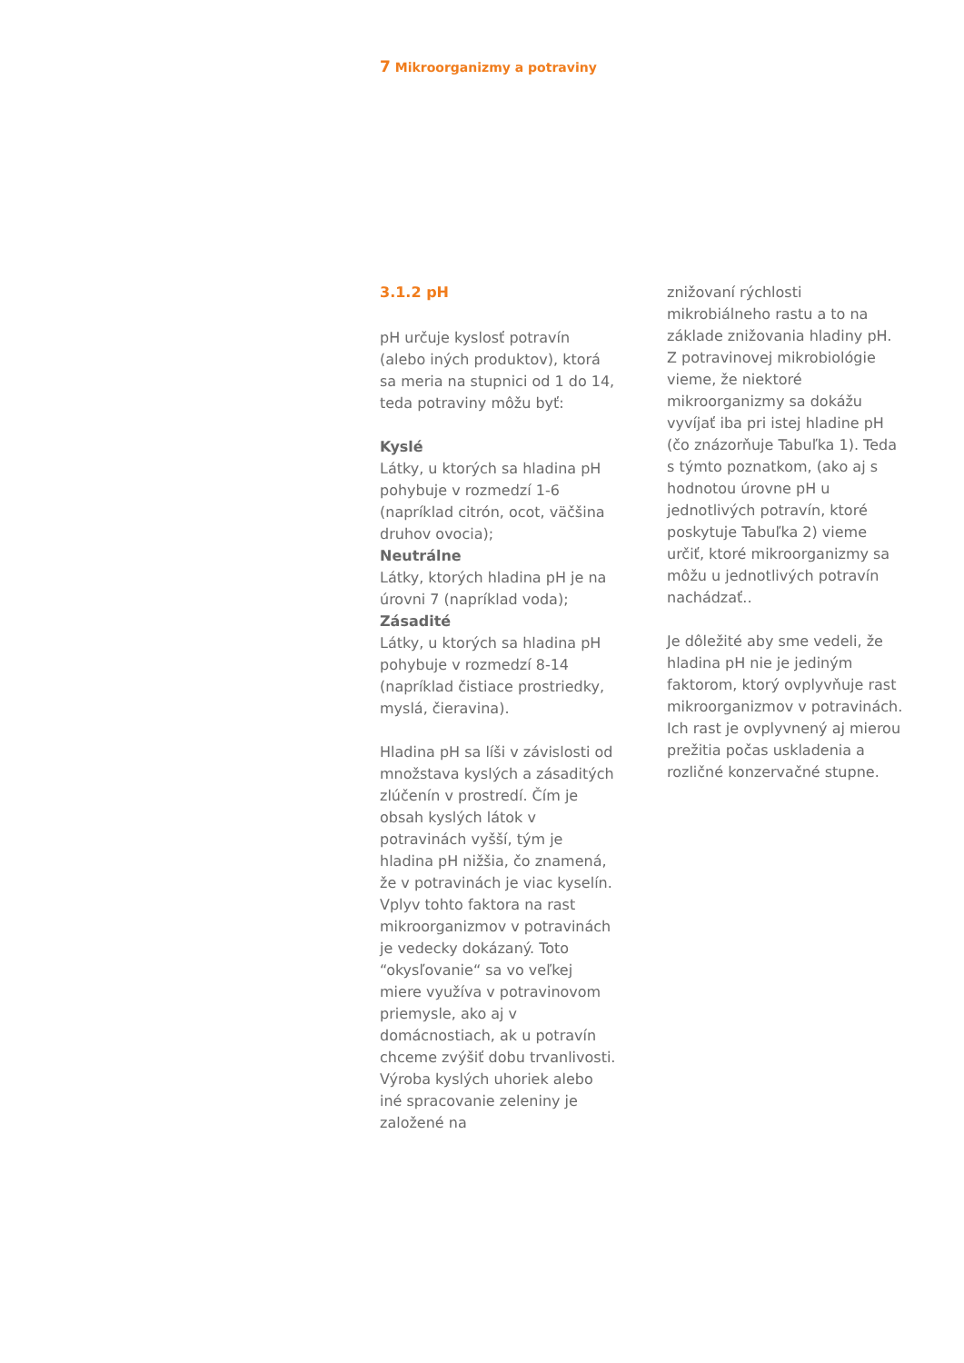7 Mikroorganizmy a potraviny
3.1.2 pH
pH určuje kyslosť potravín (alebo iných produktov), ktorá sa meria na stupnici od 1 do 14, teda potraviny môžu byť:
Kyslé
Látky, u ktorých sa hladina pH pohybuje v rozmedzí 1-6 (napríklad citrón, ocot, väčšina druhov ovocia);
Neutrálne
Látky, ktorých hladina pH je na úrovni 7 (napríklad voda);
Zásadité
Látky, u ktorých sa hladina pH pohybuje v rozmedzí 8-14 (napríklad čistiace prostriedky, myslá, čieravina).
Hladina pH sa líši v závislosti od množstava kyslých a zásaditých zlúčenín v prostredí. Čím je obsah kyslých látok v potravinách vyšší, tým je hladina pH nižšia, čo znamená, že v potravinách je viac kyselín. Vplyv tohto faktora na rast mikroorganizmov v potravinách je vedecky dokázaný. Toto “okysľovanie“ sa vo veľkej miere využíva v potravinovom priemysle, ako aj v domácnostiach, ak u potravín chceme zvýšiť dobu trvanlivosti. Výroba kyslých uhoriek alebo iné spracovanie zeleniny je založené na
znižovaní rýchlosti mikrobiálneho rastu a to na základe znižovania hladiny pH. Z potravinovej mikrobiológie vieme, že niektoré mikroorganizmy sa dokážu vyvíjať iba pri istej hladine pH (čo znázorňuje Tabuľka 1). Teda s týmto poznatkom, (ako aj s hodnotou úrovne pH u jednotlivých potravín, ktoré poskytuje Tabuľka 2) vieme určiť, ktoré mikroorganizmy sa môžu u jednotlivých potravín nachádzať..
Je dôležité aby sme vedeli, že hladina pH nie je jediným faktorom, ktorý ovplyvňuje rast mikroorganizmov v potravinách. Ich rast je ovplyvnený aj mierou prežitia počas uskladenia a rozličné konzervačné stupne.